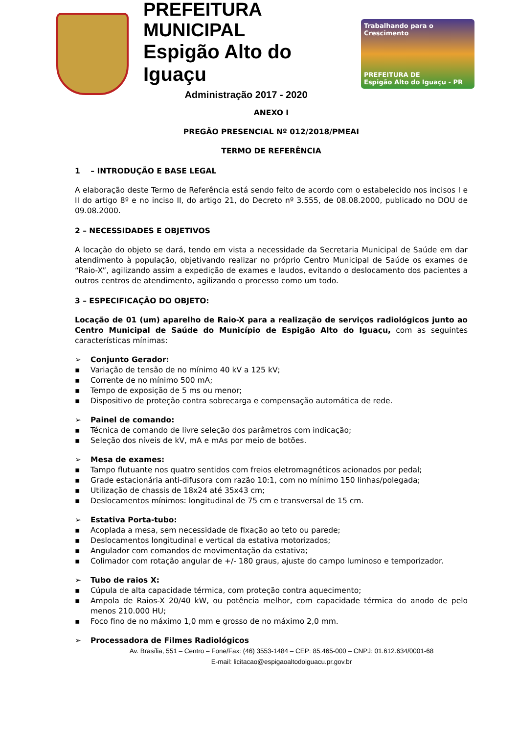PREFEITURA MUNICIPAL
Espigão Alto do Iguaçu
Administração 2017 - 2020
Trabalhando para o Crescimento
PREFEITURA DE
Espigão Alto do Iguaçu - PR
ANEXO I
PREGÃO PRESENCIAL Nº 012/2018/PMEAI
TERMO DE REFERÊNCIA
1 – INTRODUÇÃO E BASE LEGAL
A elaboração deste Termo de Referência está sendo feito de acordo com o estabelecido nos incisos I e II do artigo 8º e no inciso II, do artigo 21, do Decreto nº 3.555, de 08.08.2000, publicado no DOU de 09.08.2000.
2 – NECESSIDADES E OBJETIVOS
A locação do objeto se dará, tendo em vista a necessidade da Secretaria Municipal de Saúde em dar atendimento à população, objetivando realizar no próprio Centro Municipal de Saúde os exames de “Raio-X”, agilizando assim a expedição de exames e laudos, evitando o deslocamento dos pacientes a outros centros de atendimento, agilizando o processo como um todo.
3 – ESPECIFICAÇÃO DO OBJETO:
Locação de 01 (um) aparelho de Raio-X para a realização de serviços radiológicos junto ao Centro Municipal de Saúde do Município de Espigão Alto do Iguaçu, com as seguintes características mínimas:
➢ Conjunto Gerador:
▪ Variação de tensão de no mínimo 40 kV a 125 kV;
▪ Corrente de no mínimo 500 mA;
▪ Tempo de exposição de 5 ms ou menor;
▪ Dispositivo de proteção contra sobrecarga e compensação automática de rede.
➢ Painel de comando:
▪ Técnica de comando de livre seleção dos parâmetros com indicação;
▪ Seleção dos níveis de kV, mA e mAs por meio de botões.
➢ Mesa de exames:
▪ Tampo flutuante nos quatro sentidos com freios eletromagnéticos acionados por pedal;
▪ Grade estacionária anti-difusora com razão 10:1, com no mínimo 150 linhas/polegada;
▪ Utilização de chassis de 18x24 até 35x43 cm;
▪ Deslocamentos mínimos: longitudinal de 75 cm e transversal de 15 cm.
➢ Estativa Porta-tubo:
▪ Acoplada a mesa, sem necessidade de fixação ao teto ou parede;
▪ Deslocamentos longitudinal e vertical da estativa motorizados;
▪ Angulador com comandos de movimentação da estativa;
▪ Colimador com rotação angular de +/- 180 graus, ajuste do campo luminoso e temporizador.
➢ Tubo de raios X:
▪ Cúpula de alta capacidade térmica, com proteção contra aquecimento;
▪ Ampola de Raios-X 20/40 kW, ou potência melhor, com capacidade térmica do anodo de pelo menos 210.000 HU;
▪ Foco fino de no máximo 1,0 mm e grosso de no máximo 2,0 mm.
➢ Processadora de Filmes Radiológicos
Av. Brasília, 551 – Centro – Fone/Fax: (46) 3553-1484 – CEP: 85.465-000 – CNPJ: 01.612.634/0001-68
E-mail: licitacao@espigaoaltodoiguacu.pr.gov.br